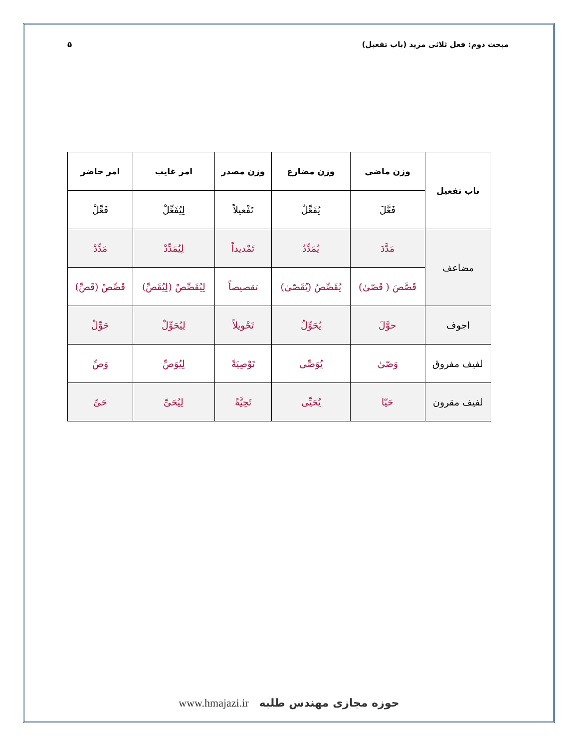مبحث دوم: فعل ثلاثی مزید (باب تفعیل) ۵
| باب تفعیل | وزن ماضی | وزن مضارع | وزن مصدر | امر غایب | امر حاضر |
| --- | --- | --- | --- | --- | --- |
| | فَعَّلَ | یُفَعِّلُ | تَفْعیلاً | لِیُفَعِّلْ | فَعِّلْ |
| مضاعف | مَدَّدَ | یُمَدِّدُ | تَمْدیداً | لِیُمَدِّدْ | مَدِّدْ |
| | قَصَّصَ ( قَصّیٰ) | یُقَصِّصُ (یُقَصّیٰ) | تقصیصاً | لِیُقَصِّصْ (لِیُقَصِّ) | قَصِّصْ (قَصِّ) |
| اجوف | حوَّلَ | یُحَوِّلُ | تَحْویلاً | لِیُحَوِّلْ | حَوِّلْ |
| لفیف مفروق | وَصّیٰ | یُوَصِّی | تَوْصِیَةً | لِیُوَصِّ | وَصِّ |
| لفیف مقرون | حَیّا | یُحَیِّی | تَحِیَّةً | لِیُحَیِّ | حَیِّ |
www.hmajazi.ir حوزه مجازی مهندس طلبه